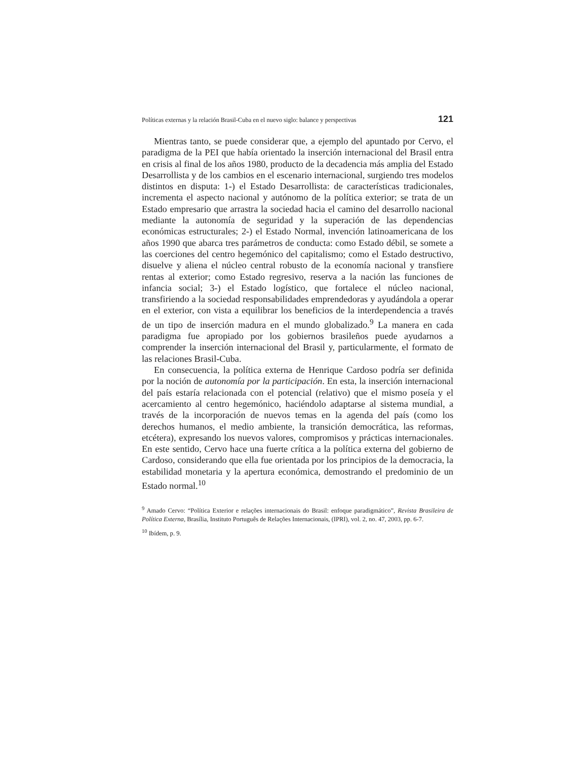Políticas externas y la relación Brasil-Cuba en el nuevo siglo: balance y perspectivas 121
Mientras tanto, se puede considerar que, a ejemplo del apuntado por Cervo, el paradigma de la PEI que había orientado la inserción internacional del Brasil entra en crisis al final de los años 1980, producto de la decadencia más amplia del Estado Desarrollista y de los cambios en el escenario internacional, surgiendo tres modelos distintos en disputa: 1-) el Estado Desarrollista: de características tradicionales, incrementa el aspecto nacional y autónomo de la política exterior; se trata de un Estado empresario que arrastra la sociedad hacia el camino del desarrollo nacional mediante la autonomía de seguridad y la superación de las dependencias económicas estructurales; 2-) el Estado Normal, invención latinoamericana de los años 1990 que abarca tres parámetros de conducta: como Estado débil, se somete a las coerciones del centro hegemónico del capitalismo; como el Estado destructivo, disuelve y aliena el núcleo central robusto de la economía nacional y transfiere rentas al exterior; como Estado regresivo, reserva a la nación las funciones de infancia social; 3-) el Estado logístico, que fortalece el núcleo nacional, transfiriendo a la sociedad responsabilidades emprendedoras y ayudándola a operar en el exterior, con vista a equilibrar los beneficios de la interdependencia a través de un tipo de inserción madura en el mundo globalizado.<sup>9</sup> La manera en cada paradigma fue apropiado por los gobiernos brasileños puede ayudarnos a comprender la inserción internacional del Brasil y, particularmente, el formato de las relaciones Brasil-Cuba.
En consecuencia, la política externa de Henrique Cardoso podría ser definida por la noción de autonomía por la participación. En esta, la inserción internacional del país estaría relacionada con el potencial (relativo) que el mismo poseía y el acercamiento al centro hegemónico, haciéndolo adaptarse al sistema mundial, a través de la incorporación de nuevos temas en la agenda del país (como los derechos humanos, el medio ambiente, la transición democrática, las reformas, etcétera), expresando los nuevos valores, compromisos y prácticas internacionales. En este sentido, Cervo hace una fuerte crítica a la política externa del gobierno de Cardoso, considerando que ella fue orientada por los principios de la democracia, la estabilidad monetaria y la apertura económica, demostrando el predominio de un Estado normal.<sup>10</sup>
<sup>9</sup> Amado Cervo: “Política Exterior e relações internacionais do Brasil: enfoque paradigmático”, Revista Brasileira de Política Externa, Brasília, Instituto Português de Relações Internacionais, (IPRI), vol. 2, no. 47, 2003, pp. 6-7.
<sup>10</sup> Ibídem, p. 9.